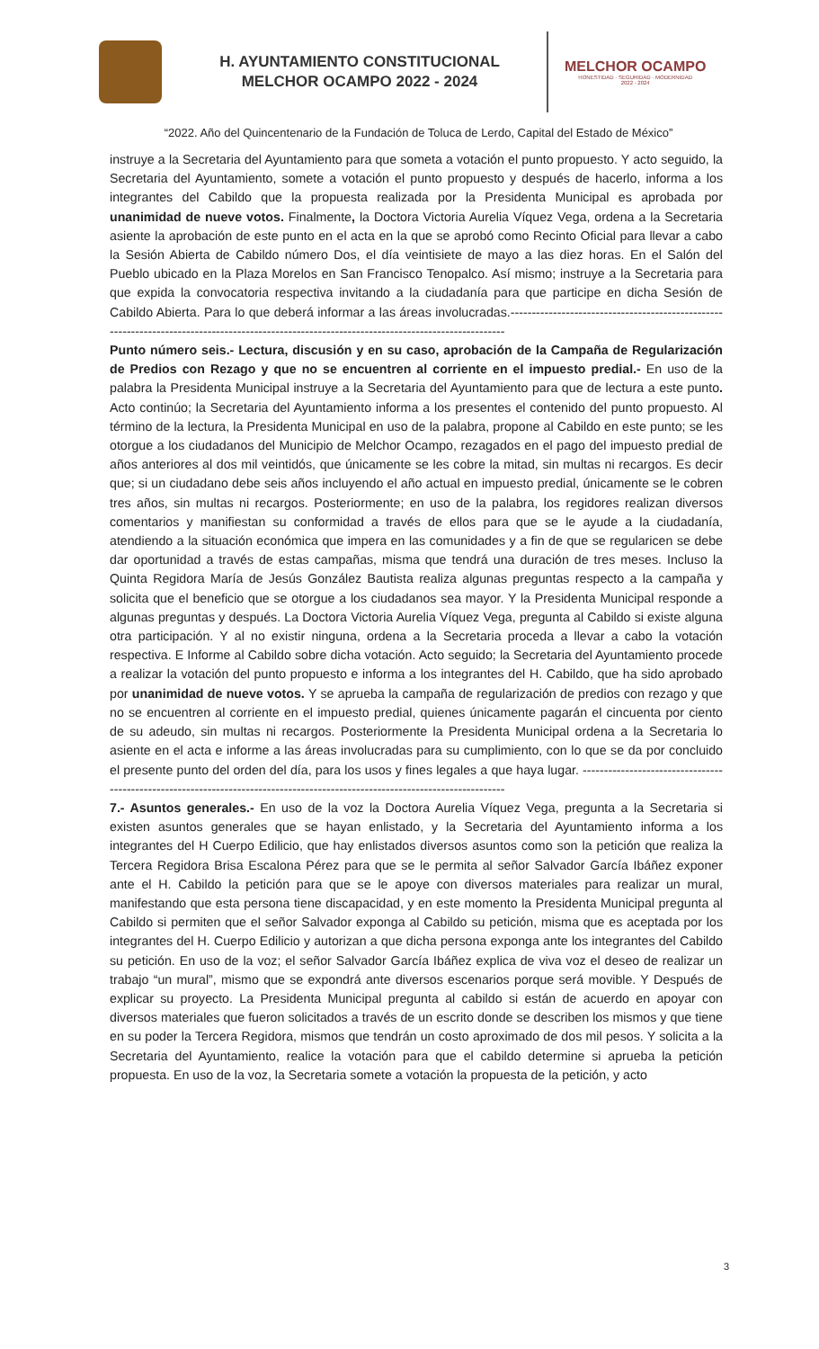H. AYUNTAMIENTO CONSTITUCIONAL
MELCHOR OCAMPO 2022 - 2024
MELCHOR OCAMPO
HONESTIDAD · SEGURIDAD · MODERNIDAD
2022 - 2024
“2022. Año del Quincentenario de la Fundación de Toluca de Lerdo, Capital del Estado de México”
instruye a la Secretaria del Ayuntamiento para que someta a votación el punto propuesto. Y acto seguido, la Secretaria del Ayuntamiento, somete a votación el punto propuesto y después de hacerlo, informa a los integrantes del Cabildo que la propuesta realizada por la Presidenta Municipal es aprobada por unanimidad de nueve votos. Finalmente, la Doctora Victoria Aurelia Víquez Vega, ordena a la Secretaria asiente la aprobación de este punto en el acta en la que se aprobó como Recinto Oficial para llevar a cabo la Sesión Abierta de Cabildo número Dos, el día veintisiete de mayo a las diez horas. En el Salón del Pueblo ubicado en la Plaza Morelos en San Francisco Tenopalco. Así mismo; instruye a la Secretaria para que expida la convocatoria respectiva invitando a la ciudadanía para que participe en dicha Sesión de Cabildo Abierta. Para lo que deberá informar a las áreas involucradas.-----------------------------------------------------------------------------------------------------------------------------------------------
Punto número seis.- Lectura, discusión y en su caso, aprobación de la Campaña de Regularización de Predios con Rezago y que no se encuentren al corriente en el impuesto predial.- En uso de la palabra la Presidenta Municipal instruye a la Secretaria del Ayuntamiento para que de lectura a este punto. Acto continúo; la Secretaria del Ayuntamiento informa a los presentes el contenido del punto propuesto. Al término de la lectura, la Presidenta Municipal en uso de la palabra, propone al Cabildo en este punto; se les otorgue a los ciudadanos del Municipio de Melchor Ocampo, rezagados en el pago del impuesto predial de años anteriores al dos mil veintidós, que únicamente se les cobre la mitad, sin multas ni recargos. Es decir que; si un ciudadano debe seis años incluyendo el año actual en impuesto predial, únicamente se le cobren tres años, sin multas ni recargos. Posteriormente; en uso de la palabra, los regidores realizan diversos comentarios y manifiestan su conformidad a través de ellos para que se le ayude a la ciudadanía, atendiendo a la situación económica que impera en las comunidades y a fin de que se regularicen se debe dar oportunidad a través de estas campañas, misma que tendrá una duración de tres meses. Incluso la Quinta Regidora María de Jesús González Bautista realiza algunas preguntas respecto a la campaña y solicita que el beneficio que se otorgue a los ciudadanos sea mayor. Y la Presidenta Municipal responde a algunas preguntas y después. La Doctora Victoria Aurelia Víquez Vega, pregunta al Cabildo si existe alguna otra participación. Y al no existir ninguna, ordena a la Secretaria proceda a llevar a cabo la votación respectiva. E Informe al Cabildo sobre dicha votación. Acto seguido; la Secretaria del Ayuntamiento procede a realizar la votación del punto propuesto e informa a los integrantes del H. Cabildo, que ha sido aprobado por unanimidad de nueve votos. Y se aprueba la campaña de regularización de predios con rezago y que no se encuentren al corriente en el impuesto predial, quienes únicamente pagarán el cincuenta por ciento de su adeudo, sin multas ni recargos. Posteriormente la Presidenta Municipal ordena a la Secretaria lo asiente en el acta e informe a las áreas involucradas para su cumplimiento, con lo que se da por concluido el presente punto del orden del día, para los usos y fines legales a que haya lugar. ------------------------------------------------------------------------------------------------------------------------------
7.- Asuntos generales.- En uso de la voz la Doctora Aurelia Víquez Vega, pregunta a la Secretaria si existen asuntos generales que se hayan enlistado, y la Secretaria del Ayuntamiento informa a los integrantes del H Cuerpo Edilicio, que hay enlistados diversos asuntos como son la petición que realiza la Tercera Regidora Brisa Escalona Pérez para que se le permita al señor Salvador García Ibáñez exponer ante el H. Cabildo la petición para que se le apoye con diversos materiales para realizar un mural, manifestando que esta persona tiene discapacidad, y en este momento la Presidenta Municipal pregunta al Cabildo si permiten que el señor Salvador exponga al Cabildo su petición, misma que es aceptada por los integrantes del H. Cuerpo Edilicio y autorizan a que dicha persona exponga ante los integrantes del Cabildo su petición. En uso de la voz; el señor Salvador García Ibáñez explica de viva voz el deseo de realizar un trabajo “un mural”, mismo que se expondrá ante diversos escenarios porque será movible. Y Después de explicar su proyecto. La Presidenta Municipal pregunta al cabildo si están de acuerdo en apoyar con diversos materiales que fueron solicitados a través de un escrito donde se describen los mismos y que tiene en su poder la Tercera Regidora, mismos que tendrán un costo aproximado de dos mil pesos. Y solicita a la Secretaria del Ayuntamiento, realice la votación para que el cabildo determine si aprueba la petición propuesta. En uso de la voz, la Secretaria somete a votación la propuesta de la petición, y acto
3